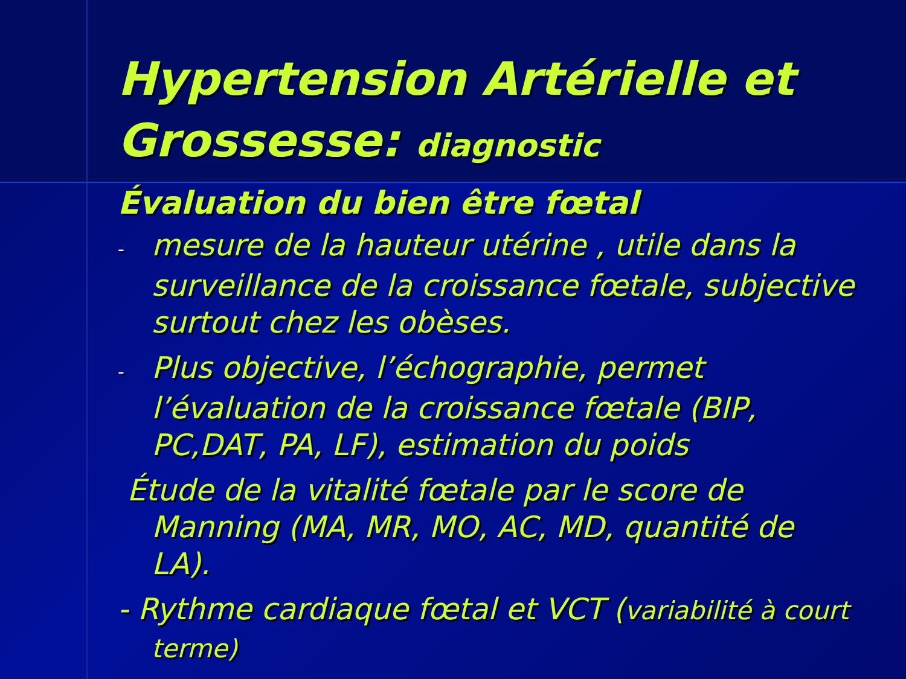Hypertension Artérielle et Grossesse: diagnostic
Évaluation du bien être fœtal
- mesure de la hauteur utérine , utile dans la surveillance de la croissance fœtale, subjective surtout chez les obèses.
- Plus objective, l’échographie, permet l’évaluation de la croissance fœtale (BIP, PC,DAT, PA, LF), estimation du poids
Étude de la vitalité fœtale par le score de Manning (MA, MR, MO, AC, MD, quantité de LA).
- Rythme cardiaque fœtal et VCT (variabilité à court terme)